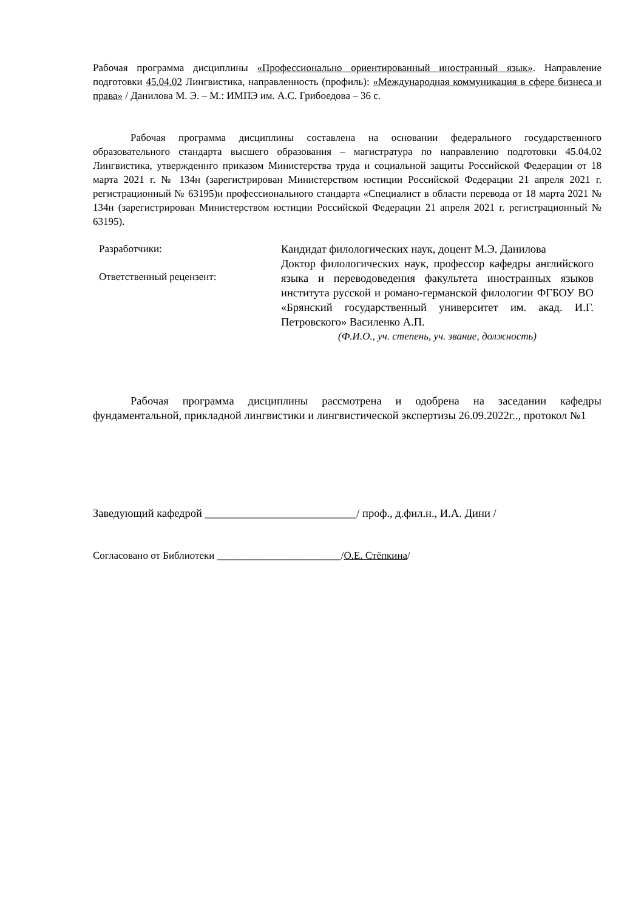Рабочая программа дисциплины «Профессионально ориентированный иностранный язык». Направление подготовки 45.04.02 Лингвистика, направленность (профиль): «Международная коммуникация в сфере бизнеса и права» / Данилова М. Э. – М.: ИМПЭ им. А.С. Грибоедова – 36 с.
Рабочая программа дисциплины составлена на основании федерального государственного образовательного стандарта высшего образования – магистратура по направлению подготовки 45.04.02 Лингвистика, утвержденнго приказом Министерства труда и социальной защиты Российской Федерации от 18 марта 2021 г. № 134н (зарегистрирован Министерством юстиции Российской Федерации 21 апреля 2021 г. регистрационный № 63195)и профессионального стандарта «Специалист в области перевода от 18 марта 2021 № 134н (зарегистрирован Министерством юстиции Российской Федерации 21 апреля 2021 г. регистрационный № 63195).
Разработчики:
Ответственный рецензент:
Кандидат филологических наук, доцент М.Э. Данилова
Доктор филологических наук, профессор кафедры английского языка и переводоведения факультета иностранных языков института русской и романо-германской филологии ФГБОУ ВО «Брянский государственный университет им. акад. И.Г. Петровского» Василенко А.П.
(Ф.И.О., уч. степень, уч. звание, должность)
Рабочая программа дисциплины рассмотрена и одобрена на заседании кафедры фундаментальной, прикладной лингвистики и лингвистической экспертизы 26.09.2022г.., протокол №1
Заведующий кафедрой ___________________________/ проф., д.фил.н., И.А. Дини /
Согласовано от Библиотеки ________________________/О.Е. Стёпкина/